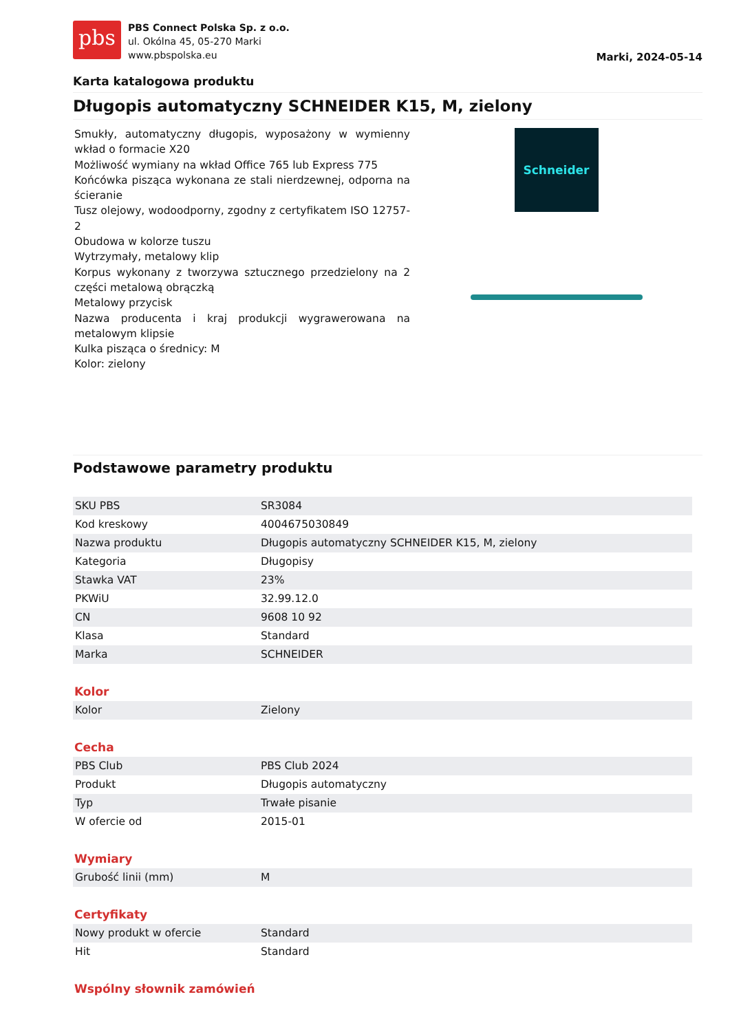pbs
PBS Connect Polska Sp. z o.o.
ul. Okólna 45, 05-270 Marki
www.pbspolska.eu
Marki, 2024-05-14
Karta katalogowa produktu
Długopis automatyczny SCHNEIDER K15, M, zielony
Smukły, automatyczny długopis, wyposażony w wymienny wkład o formacie X20
Możliwość wymiany na wkład Office 765 lub Express 775
Końcówka pisząca wykonana ze stali nierdzewnej, odporna na ścieranie
Tusz olejowy, wodoodporny, zgodny z certyfikatem ISO 12757-2
Obudowa w kolorze tuszu
Wytrzymały, metalowy klip
Korpus wykonany z tworzywa sztucznego przedzielony na 2 części metalową obrączką
Metalowy przycisk
Nazwa producenta i kraj produkcji wygrawerowana na metalowym klipsie
Kulka pisząca o średnicy: M
Kolor: zielony
Schneider
Podstawowe parametry produktu
| SKU PBS | SR3084 |
| Kod kreskowy | 4004675030849 |
| Nazwa produktu | Długopis automatyczny SCHNEIDER K15, M, zielony |
| Kategoria | Długopisy |
| Stawka VAT | 23% |
| PKWiU | 32.99.12.0 |
| CN | 9608 10 92 |
| Klasa | Standard |
| Marka | SCHNEIDER |
Kolor
| Kolor | Zielony |
Cecha
| PBS Club | PBS Club 2024 |
| Produkt | Długopis automatyczny |
| Typ | Trwałe pisanie |
| W ofercie od | 2015-01 |
Wymiary
| Grubość linii (mm) | M |
Certyfikaty
| Nowy produkt w ofercie | Standard |
| Hit | Standard |
Wspólny słownik zamówień